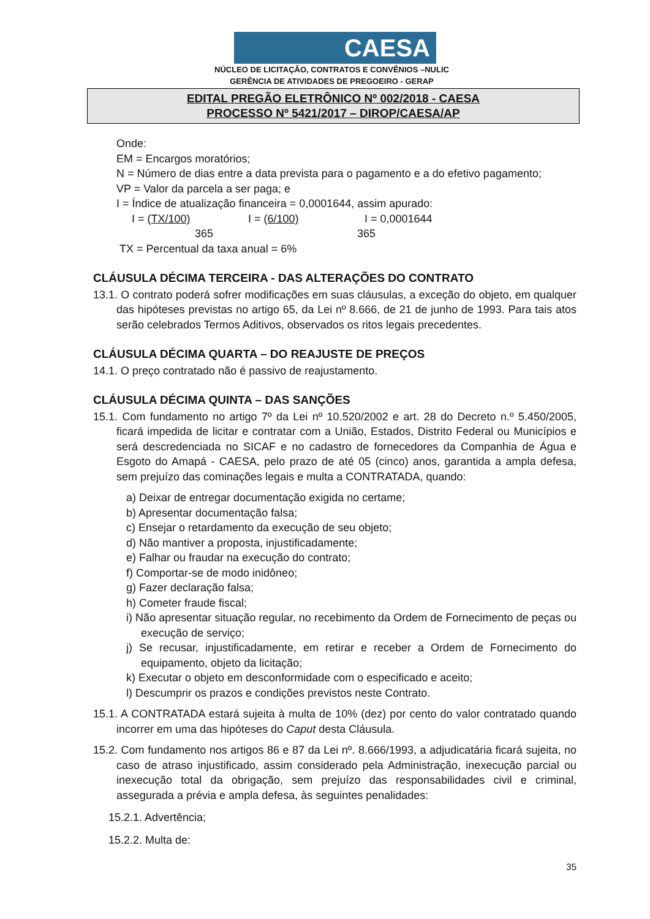CAESA
NÚCLEO DE LICITAÇÃO, CONTRATOS E CONVÊNIOS –NULIC
GERÊNCIA DE ATIVIDADES DE PREGOEIRO - GERAP
EDITAL PREGÃO ELETRÔNICO Nº 002/2018 - CAESA
PROCESSO Nº 5421/2017 – DIROP/CAESA/AP
Onde:
EM = Encargos moratórios;
N = Número de dias entre a data prevista para o pagamento e a do efetivo pagamento;
VP = Valor da parcela a ser paga; e
I = Índice de atualização financeira = 0,0001644, assim apurado:
I = (TX/100) I = (6/100) I = 0,0001644
365 365
TX = Percentual da taxa anual = 6%
CLÁUSULA DÉCIMA TERCEIRA - DAS ALTERAÇÕES DO CONTRATO
13.1. O contrato poderá sofrer modificações em suas cláusulas, a exceção do objeto, em qualquer das hipóteses previstas no artigo 65, da Lei nº 8.666, de 21 de junho de 1993. Para tais atos serão celebrados Termos Aditivos, observados os ritos legais precedentes.
CLÁUSULA DÉCIMA QUARTA – DO REAJUSTE DE PREÇOS
14.1. O preço contratado não é passivo de reajustamento.
CLÁUSULA DÉCIMA QUINTA – DAS SANÇÕES
15.1. Com fundamento no artigo 7º da Lei nº 10.520/2002 e art. 28 do Decreto n.º 5.450/2005, ficará impedida de licitar e contratar com a União, Estados, Distrito Federal ou Municípios e será descredenciada no SICAF e no cadastro de fornecedores da Companhia de Água e Esgoto do Amapá - CAESA, pelo prazo de até 05 (cinco) anos, garantida a ampla defesa, sem prejuízo das cominações legais e multa a CONTRATADA, quando:
a) Deixar de entregar documentação exigida no certame;
b) Apresentar documentação falsa;
c) Ensejar o retardamento da execução de seu objeto;
d) Não mantiver a proposta, injustificadamente;
e) Falhar ou fraudar na execução do contrato;
f) Comportar-se de modo inidôneo;
g) Fazer declaração falsa;
h) Cometer fraude fiscal;
i) Não apresentar situação regular, no recebimento da Ordem de Fornecimento de peças ou execução de serviço;
j) Se recusar, injustificadamente, em retirar e receber a Ordem de Fornecimento do equipamento, objeto da licitação;
k) Executar o objeto em desconformidade com o especificado e aceito;
l) Descumprir os prazos e condições previstos neste Contrato.
15.1. A CONTRATADA estará sujeita à multa de 10% (dez) por cento do valor contratado quando incorrer em uma das hipóteses do Caput desta Cláusula.
15.2. Com fundamento nos artigos 86 e 87 da Lei nº. 8.666/1993, a adjudicatária ficará sujeita, no caso de atraso injustificado, assim considerado pela Administração, inexecução parcial ou inexecução total da obrigação, sem prejuízo das responsabilidades civil e criminal, assegurada a prévia e ampla defesa, às seguintes penalidades:
15.2.1. Advertência;
15.2.2. Multa de:
35